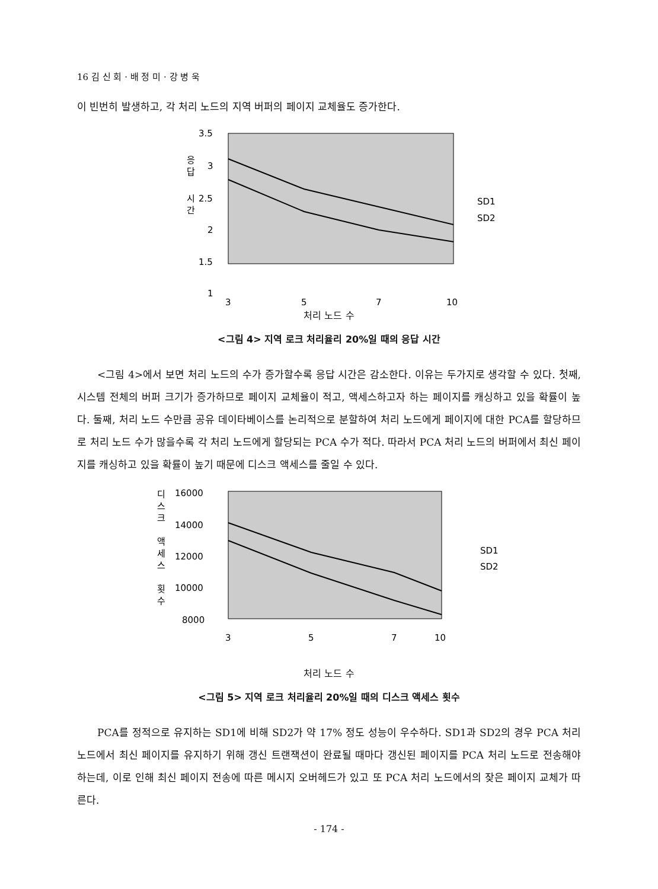16 김 신 회 · 배 정 미 · 강 병 욱
이 빈번히 발생하고, 각 처리 노드의 지역 버퍼의 페이지 교체율도 증가한다.
응
답
시
간
3.5
3
2.5
2
1.5
1
3
5
7
10
SD1
SD2
처리 노드 수
<그림 4> 지역 로크 처리율리 20%일 때의 응답 시간
<그림 4>에서 보면 처리 노드의 수가 증가할수록 응답 시간은 감소한다. 이유는 두가지로 생각할 수 있다. 첫째, 시스템 전체의 버퍼 크기가 증가하므로 페이지 교체율이 적고, 액세스하고자 하는 페이지를 캐싱하고 있을 확률이 높다. 둘째, 처리 노드 수만큼 공유 데이타베이스를 논리적으로 분할하여 처리 노드에게 페이지에 대한 PCA를 할당하므로 처리 노드 수가 많을수록 각 처리 노드에게 할당되는 PCA 수가 적다. 따라서 PCA 처리 노드의 버퍼에서 최신 페이지를 캐싱하고 있을 확률이 높기 때문에 디스크 액세스를 줄일 수 있다.
디
스
크
액
세
스
횟
수
16000
14000
12000
10000
8000
3
5
7
10
SD1
SD2
처리 노드 수
<그림 5> 지역 로크 처리율리 20%일 때의 디스크 액세스 횟수
PCA를 정적으로 유지하는 SD1에 비해 SD2가 약 17% 정도 성능이 우수하다. SD1과 SD2의 경우 PCA 처리 노드에서 최신 페이지를 유지하기 위해 갱신 트랜잭션이 완료될 때마다 갱신된 페이지를 PCA 처리 노드로 전송해야 하는데, 이로 인해 최신 페이지 전송에 따른 메시지 오버헤드가 있고 또 PCA 처리 노드에서의 잦은 페이지 교체가 따른다.
- 174 -